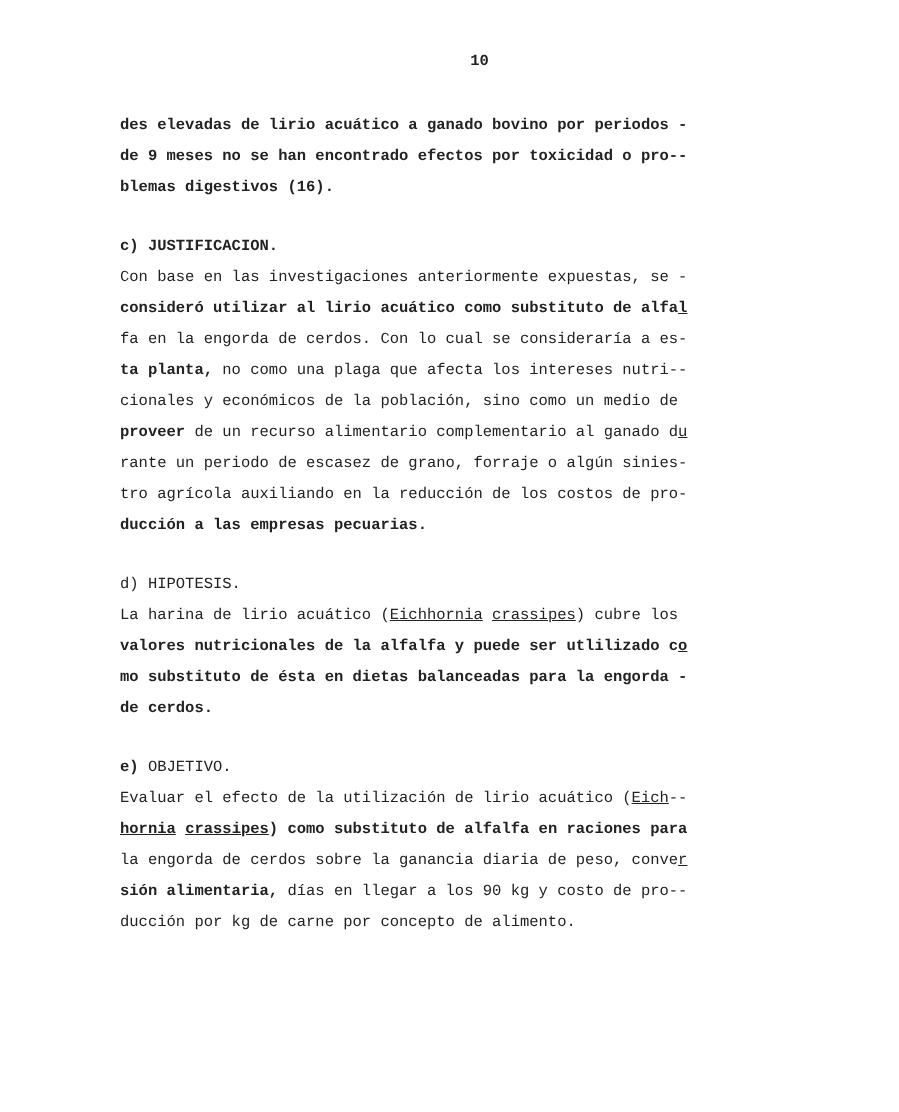10
des elevadas de lirio acuático a ganado bovino por periodos -
de 9 meses no se han encontrado efectos por toxicidad o pro--
blemas digestivos (16).
c) JUSTIFICACION.
Con base en las investigaciones anteriormente expuestas, se -
consideró utilizar al lirio acuático como substituto de alfal
fa en la engorda de cerdos. Con lo cual se consideraría a es-
ta planta, no como una plaga que afecta los intereses nutri--
cionales y económicos de la población, sino como un medio de
proveer de un recurso alimentario complementario al ganado du
rante un periodo de escasez de grano, forraje o algún sinies-
tro agrícola auxiliando en la reducción de los costos de pro-
ducción a las empresas pecuarias.
d) HIPOTESIS.
La harina de lirio acuático (Eichhornia crassipes) cubre los
valores nutricionales de la alfalfa y puede ser utlilizado co
mo substituto de ésta en dietas balanceadas para la engorda -
de cerdos.
e) OBJETIVO.
Evaluar el efecto de la utilización de lirio acuático (Eich--
hornia crassipes) como substituto de alfalfa en raciones para
la engorda de cerdos sobre la ganancia diaria de peso, conver
sión alimentaria, días en llegar a los 90 kg y costo de pro--
ducción por kg de carne por concepto de alimento.